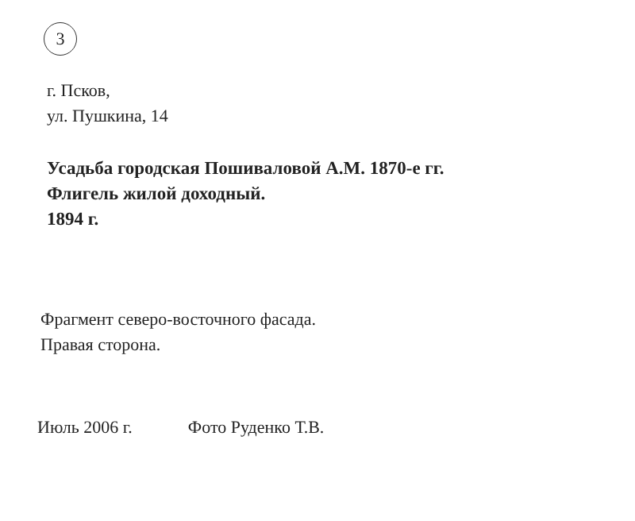3
г. Псков,
ул. Пушкина, 14
Усадьба городская Пошиваловой А.М. 1870-е гг.
Флигель жилой доходный.
1894 г.
Фрагмент северо-восточного фасада.
Правая сторона.
Июль 2006 г. Фото Руденко Т.В.